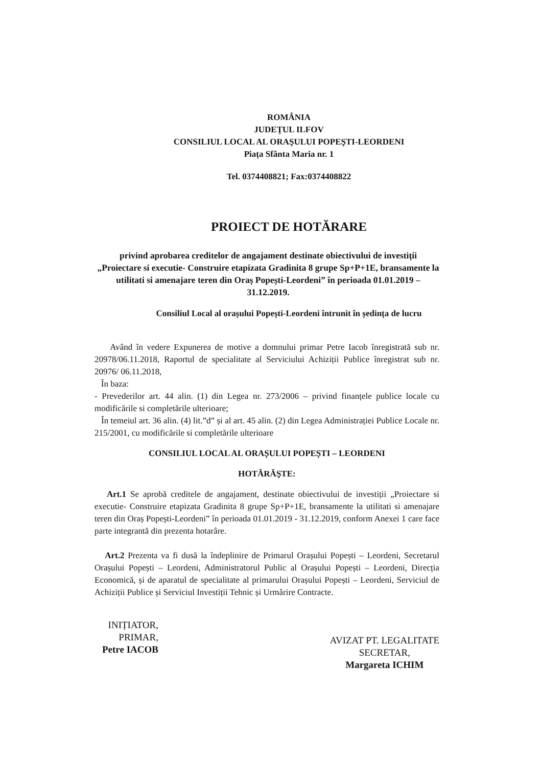ROMÂNIA
JUDEŢUL ILFOV
CONSILIUL LOCAL AL ORAŞULUI POPEŞTI-LEORDENI
Piața Sfânta Maria nr. 1
Tel. 0374408821; Fax:0374408822
PROIECT DE HOTĂRARE
privind aprobarea creditelor de angajament destinate obiectivului de investiții „Proiectare si executie- Construire etapizata Gradinita 8 grupe Sp+P+1E, bransamente la utilitati si amenajare teren din Oraș Popești-Leordeni” în perioada 01.01.2019 – 31.12.2019.
Consiliul Local al orașului Popești-Leordeni întrunit în ședința de lucru
Având în vedere Expunerea de motive a domnului primar Petre Iacob înregistrată sub nr. 20978/06.11.2018, Raportul de specialitate al Serviciului Achiziții Publice înregistrat sub nr. 20976/ 06.11.2018,
În baza:
- Prevederilor art. 44 alin. (1) din Legea nr. 273/2006 – privind finanțele publice locale cu modificările si completările ulterioare;
În temeiul art. 36 alin. (4) lit.”d” și al art. 45 alin. (2) din Legea Administrației Publice Locale nr. 215/2001, cu modificările si completările ulterioare
CONSILIUL LOCAL AL ORAȘULUI POPEȘTI – LEORDENI
HOTĂRĂŞTE:
Art.1 Se aprobă creditele de angajament, destinate obiectivului de investiții „Proiectare si executie- Construire etapizata Gradinita 8 grupe Sp+P+1E, bransamente la utilitati si amenajare teren din Oraș Popești-Leordeni” în perioada 01.01.2019 - 31.12.2019, conform Anexei 1 care face parte integrantă din prezenta hotarâre.
Art.2 Prezenta va fi dusă la îndeplinire de Primarul Orașului Popești – Leordeni, Secretarul Orașului Popești – Leordeni, Administratorul Public al Orașului Popești – Leordeni, Direcția Economică, și de aparatul de specialitate al primarului Orașului Popești – Leordeni, Serviciul de Achiziții Publice și Serviciul Investiții Tehnic și Urmărire Contracte.
INIȚIATOR,
PRIMAR,
Petre IACOB
AVIZAT PT. LEGALITATE
SECRETAR,
Margareta ICHIM